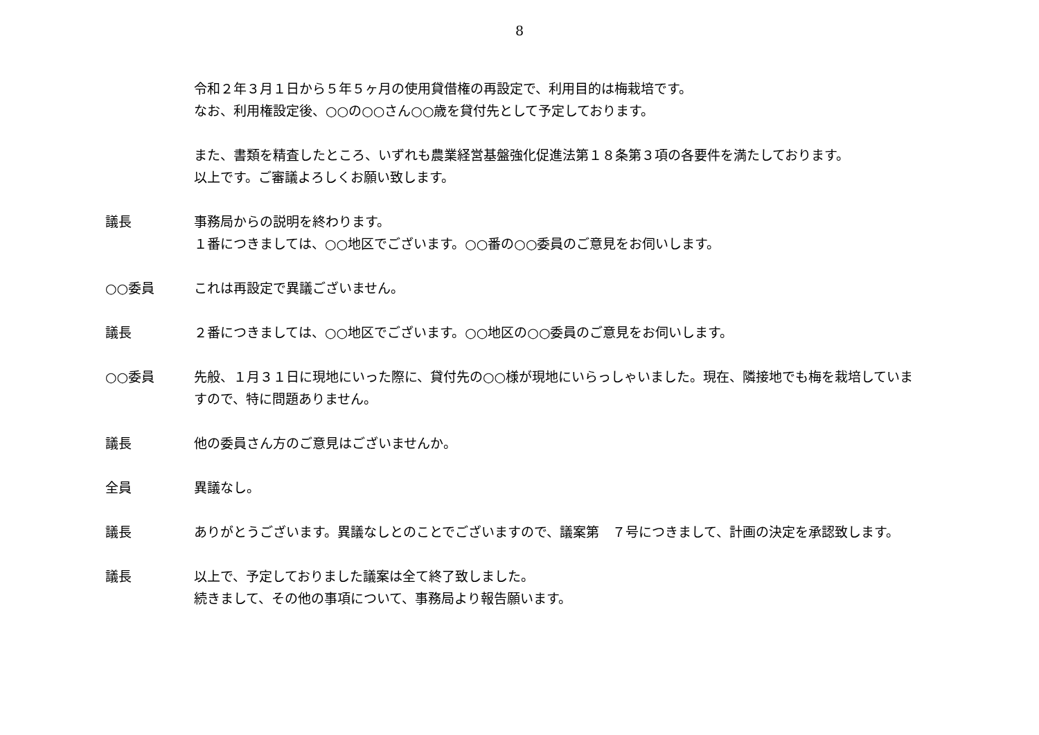8
令和２年３月１日から５年５ヶ月の使用貸借権の再設定で、利用目的は梅栽培です。
なお、利用権設定後、○○の○○さん○○歳を貸付先として予定しております。
また、書類を精査したところ、いずれも農業経営基盤強化促進法第１８条第３項の各要件を満たしております。
以上です。ご審議よろしくお願い致します。
議長 事務局からの説明を終わります。
１番につきましては、○○地区でございます。○○番の○○委員のご意見をお伺いします。
○○委員 これは再設定で異議ございません。
議長 ２番につきましては、○○地区でございます。○○地区の○○委員のご意見をお伺いします。
○○委員 先般、１月３１日に現地にいった際に、貸付先の○○様が現地にいらっしゃいました。現在、隣接地でも梅を栽培していますので、特に問題ありません。
議長 他の委員さん方のご意見はございませんか。
全員 異議なし。
議長 ありがとうございます。異議なしとのことでございますので、議案第　７号につきまして、計画の決定を承認致します。
議長 以上で、予定しておりました議案は全て終了致しました。
続きまして、その他の事項について、事務局より報告願います。